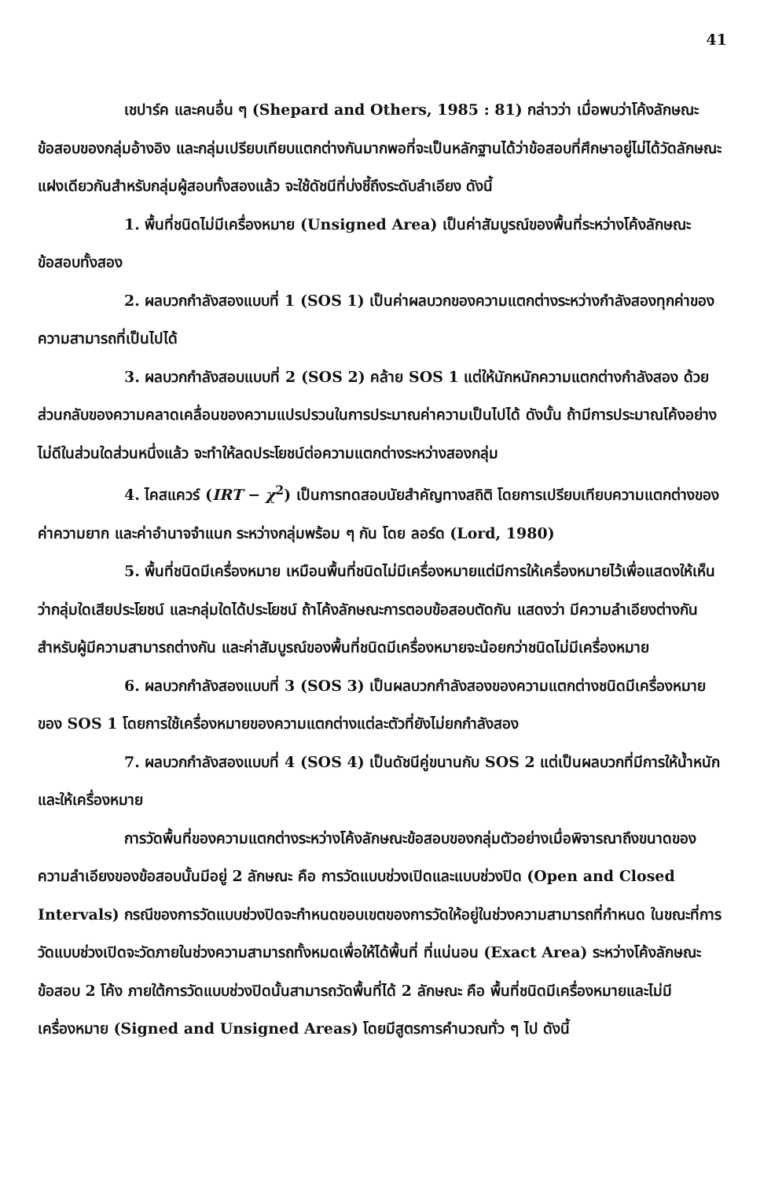41
เชปาร์ค และคนอื่น ๆ (Shepard and Others, 1985 : 81) กล่าวว่า เมื่อพบว่าโค้งลักษณะข้อสอบของกลุ่มอ้างอิง และกลุ่มเปรียบเทียบแตกต่างกันมากพอที่จะเป็นหลักฐานได้ว่าข้อสอบที่ศึกษาอยู่ไม่ได้วัดลักษณะแฝงเดียวกันสำหรับกลุ่มผู้สอบทั้งสองแล้ว จะใช้ดัชนีที่บ่งชี้ถึงระดับลำเอียง ดังนี้
1. พื้นที่ชนิดไม่มีเครื่องหมาย (Unsigned Area) เป็นค่าสัมบูรณ์ของพื้นที่ระหว่างโค้งลักษณะข้อสอบทั้งสอง
2. ผลบวกกำลังสองแบบที่ 1 (SOS 1) เป็นค่าผลบวกของความแตกต่างระหว่างกำลังสองทุกค่าของความสามารถที่เป็นไปได้
3. ผลบวกกำลังสอบแบบที่ 2 (SOS 2) คล้าย SOS 1 แต่ให้นักหนักความแตกต่างกำลังสอง ด้วยส่วนกลับของความคลาดเคลื่อนของความแปรปรวนในการประมาณค่าความเป็นไปได้ ดังนั้น ถ้ามีการประมาณโค้งอย่างไม่ดีในส่วนใดส่วนหนึ่งแล้ว จะทำให้ลดประโยชน์ต่อความแตกต่างระหว่างสองกลุ่ม
4. ไคสแควร์ (IRT − χ<sup>2</sup>) เป็นการทดสอบนัยสำคัญทางสถิติ โดยการเปรียบเทียบความแตกต่างของค่าความยาก และค่าอำนาจจำแนก ระหว่างกลุ่มพร้อม ๆ กัน โดย ลอร์ด (Lord, 1980)
5. พื้นที่ชนิดมีเครื่องหมาย เหมือนพื้นที่ชนิดไม่มีเครื่องหมายแต่มีการให้เครื่องหมายไว้เพื่อแสดงให้เห็นว่ากลุ่มใดเสียประโยชน์ และกลุ่มใดได้ประโยชน์ ถ้าโค้งลักษณะการตอบข้อสอบตัดกัน แสดงว่า มีความลำเอียงต่างกันสำหรับผู้มีความสามารถต่างกัน และค่าสัมบูรณ์ของพื้นที่ชนิดมีเครื่องหมายจะน้อยกว่าชนิดไม่มีเครื่องหมาย
6. ผลบวกกำลังสองแบบที่ 3 (SOS 3) เป็นผลบวกกำลังสองของความแตกต่างชนิดมีเครื่องหมายของ SOS 1 โดยการใช้เครื่องหมายของความแตกต่างแต่ละตัวที่ยังไม่ยกกำลังสอง
7. ผลบวกกำลังสองแบบที่ 4 (SOS 4) เป็นดัชนีคู่ขนานกับ SOS 2 แต่เป็นผลบวกที่มีการให้น้ำหนักและให้เครื่องหมาย
การวัดพื้นที่ของความแตกต่างระหว่างโค้งลักษณะข้อสอบของกลุ่มตัวอย่างเมื่อพิจารณาถึงขนาดของความลำเอียงของข้อสอบนั้นมีอยู่ 2 ลักษณะ คือ การวัดแบบช่วงเปิดและแบบช่วงปิด (Open and Closed Intervals) กรณีของการวัดแบบช่วงปิดจะกำหนดขอบเขตของการวัดให้อยู่ในช่วงความสามารถที่กำหนด ในขณะที่การวัดแบบช่วงเปิดจะวัดภายในช่วงความสามารถทั้งหมดเพื่อให้ได้พื้นที่ ที่แน่นอน (Exact Area) ระหว่างโค้งลักษณะข้อสอบ 2 โค้ง ภายใต้การวัดแบบช่วงปิดนั้นสามารถวัดพื้นที่ได้ 2 ลักษณะ คือ พื้นที่ชนิดมีเครื่องหมายและไม่มีเครื่องหมาย (Signed and Unsigned Areas) โดยมีสูตรการคำนวณทั่ว ๆ ไป ดังนี้